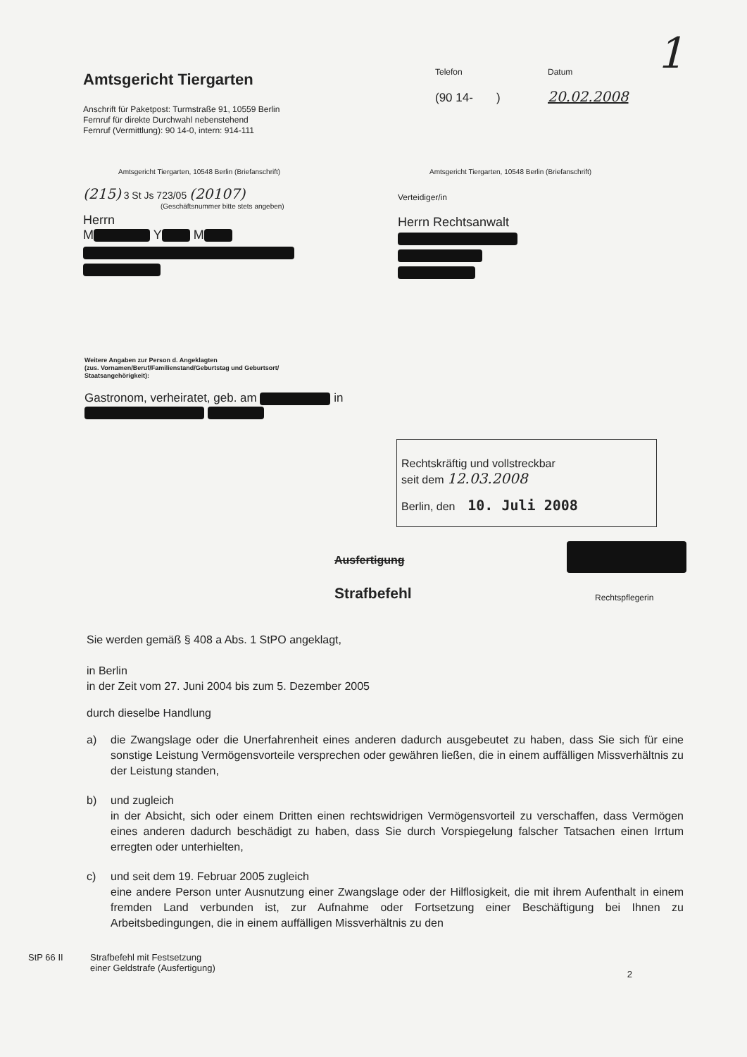1
Amtsgericht Tiergarten
Anschrift für Paketpost: Turmstraße 91, 10559 Berlin
Fernruf für direkte Durchwahl nebenstehend
Fernruf (Vermittlung): 90 14-0, intern: 914-111
Telefon
(90 14- )
Datum
20.02.2008
Amtsgericht Tiergarten, 10548 Berlin (Briefanschrift)
(215) 3 St Js 723/05 (20107)
(Geschäftsnummer bitte stets angeben)
Herrn
M Y M
Amtsgericht Tiergarten, 10548 Berlin (Briefanschrift)
Verteidiger/in
Herrn Rechtsanwalt
Weitere Angaben zur Person d. Angeklagten
(zus. Vornamen/Beruf/Familienstand/Geburtstag und Geburtsort/
Staatsangehörigkeit):
Gastronom, verheiratet, geb. am in
Rechtskräftig und vollstreckbar
seit dem 12.03.2008
Berlin, den 10. Juli 2008
Ausfertigung
Strafbefehl
Rechtspflegerin
Sie werden gemäß § 408 a Abs. 1 StPO angeklagt,
in Berlin
in der Zeit vom 27. Juni 2004 bis zum 5. Dezember 2005
durch dieselbe Handlung
a) die Zwangslage oder die Unerfahrenheit eines anderen dadurch ausgebeutet zu haben, dass Sie sich für eine sonstige Leistung Vermögensvorteile versprechen oder gewähren ließen, die in einem auffälligen Missverhältnis zu der Leistung standen,
b) und zugleich
in der Absicht, sich oder einem Dritten einen rechtswidrigen Vermögensvorteil zu verschaffen, dass Vermögen eines anderen dadurch beschädigt zu haben, dass Sie durch Vorspiegelung falscher Tatsachen einen Irrtum erregten oder unterhielten,
c) und seit dem 19. Februar 2005 zugleich
eine andere Person unter Ausnutzung einer Zwangslage oder der Hilflosigkeit, die mit ihrem Aufenthalt in einem fremden Land verbunden ist, zur Aufnahme oder Fortsetzung einer Beschäftigung bei Ihnen zu Arbeitsbedingungen, die in einem auffälligen Missverhältnis zu den
StP 66 II Strafbefehl mit Festsetzung
einer Geldstrafe (Ausfertigung)
2